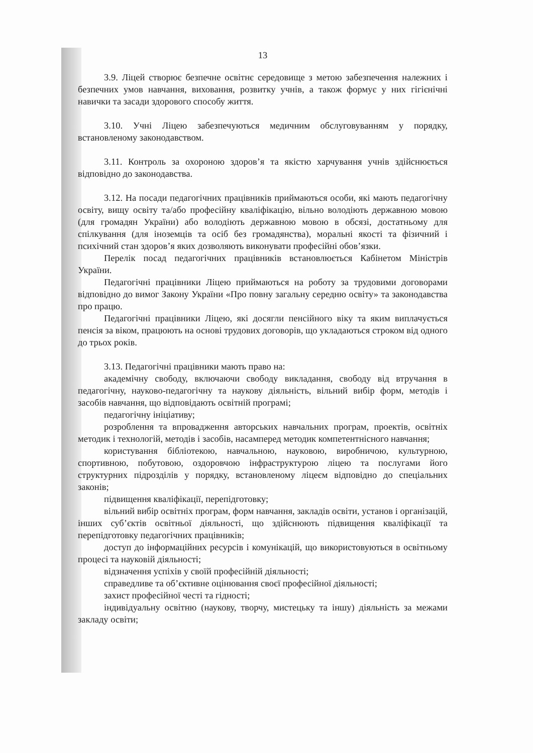13
3.9. Ліцей створює безпечне освітнє середовище з метою забезпечення належних і безпечних умов навчання, виховання, розвитку учнів, а також формує у них гігієнічні навички та засади здорового способу життя.
3.10. Учні Ліцею забезпечуються медичним обслуговуванням у порядку, встановленому законодавством.
3.11. Контроль за охороною здоров’я та якістю харчування учнів здійснюється відповідно до законодавства.
3.12. На посади педагогічних працівників приймаються особи, які мають педагогічну освіту, вищу освіту та/або професійну кваліфікацію, вільно володіють державною мовою (для громадян України) або володіють державною мовою в обсязі, достатньому для спілкування (для іноземців та осіб без громадянства), моральні якості та фізичний і психічний стан здоров’я яких дозволяють виконувати професійні обов’язки.
Перелік посад педагогічних працівників встановлюється Кабінетом Міністрів України.
Педагогічні працівники Ліцею приймаються на роботу за трудовими договорами відповідно до вимог Закону України «Про повну загальну середню освіту» та законодавства про працю.
Педагогічні працівники Ліцею, які досягли пенсійного віку та яким виплачується пенсія за віком, працюють на основі трудових договорів, що укладаються строком від одного до трьох років.
3.13. Педагогічні працівники мають право на:
академічну свободу, включаючи свободу викладання, свободу від втручання в педагогічну, науково-педагогічну та наукову діяльність, вільний вибір форм, методів і засобів навчання, що відповідають освітній програмі;
педагогічну ініціативу;
розроблення та впровадження авторських навчальних програм, проектів, освітніх методик і технологій, методів і засобів, насамперед методик компетентнісного навчання;
користування бібліотекою, навчальною, науковою, виробничою, культурною, спортивною, побутовою, оздоровчою інфраструктурою ліцею та послугами його структурних підрозділів у порядку, встановленому ліцеєм відповідно до спеціальних законів;
підвищення кваліфікації, перепідготовку;
вільний вибір освітніх програм, форм навчання, закладів освіти, установ і організацій, інших суб’єктів освітньої діяльності, що здійснюють підвищення кваліфікації та перепідготовку педагогічних працівників;
доступ до інформаційних ресурсів і комунікацій, що використовуються в освітньому процесі та науковій діяльності;
відзначення успіхів у своїй професійній діяльності;
справедливе та об’єктивне оцінювання своєї професійної діяльності;
захист професійної честі та гідності;
індивідуальну освітню (наукову, творчу, мистецьку та іншу) діяльність за межами закладу освіти;